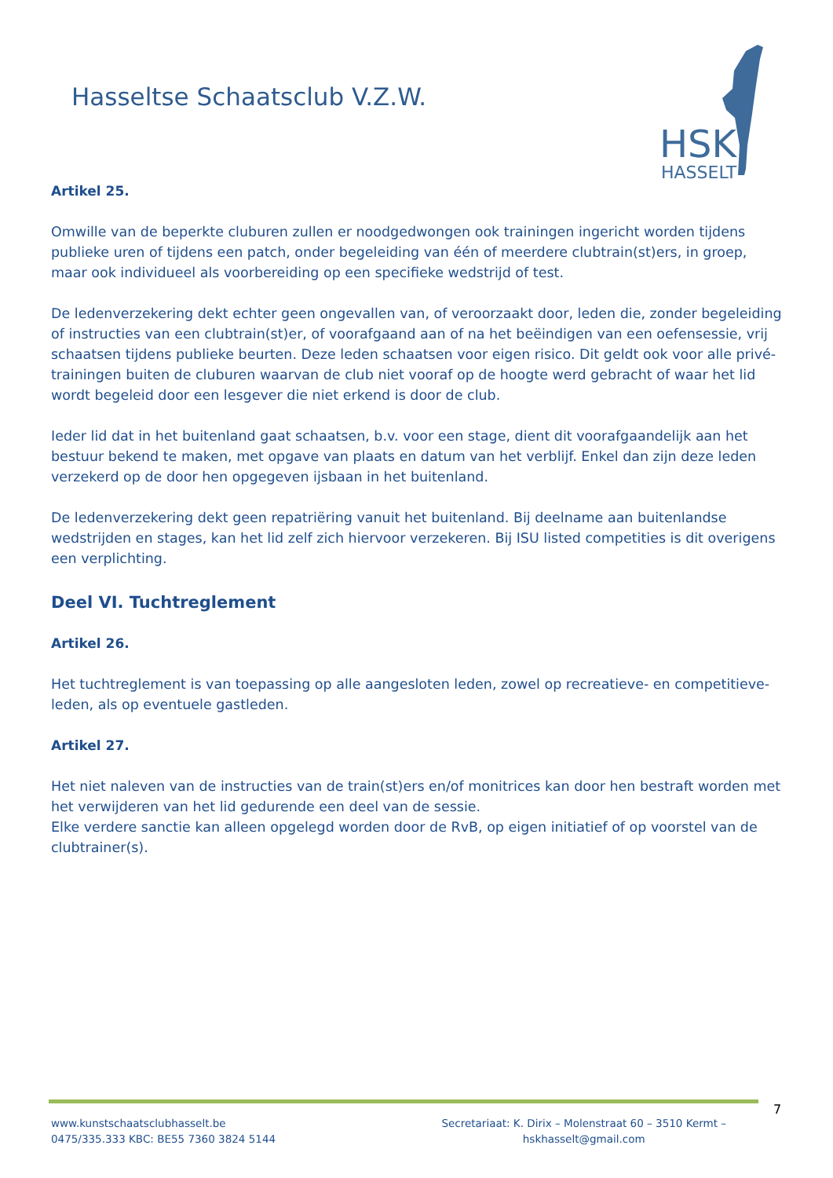Hasseltse Schaatsclub V.Z.W.
HSK
HASSELT
Artikel 25.
Omwille van de beperkte cluburen zullen er noodgedwongen ook trainingen ingericht worden tijdens publieke uren of tijdens een patch, onder begeleiding van één of meerdere clubtrain(st)ers, in groep, maar ook individueel als voorbereiding op een specifieke wedstrijd of test.
De ledenverzekering dekt echter geen ongevallen van, of veroorzaakt door, leden die, zonder begeleiding of instructies van een clubtrain(st)er, of voorafgaand aan of na het beëindigen van een oefensessie, vrij schaatsen tijdens publieke beurten. Deze leden schaatsen voor eigen risico. Dit geldt ook voor alle privé-trainingen buiten de cluburen waarvan de club niet vooraf op de hoogte werd gebracht of waar het lid wordt begeleid door een lesgever die niet erkend is door de club.
Ieder lid dat in het buitenland gaat schaatsen, b.v. voor een stage, dient dit voorafgaandelijk aan het bestuur bekend te maken, met opgave van plaats en datum van het verblijf. Enkel dan zijn deze leden verzekerd op de door hen opgegeven ijsbaan in het buitenland.
De ledenverzekering dekt geen repatriëring vanuit het buitenland. Bij deelname aan buitenlandse wedstrijden en stages, kan het lid zelf zich hiervoor verzekeren. Bij ISU listed competities is dit overigens een verplichting.
Deel VI. Tuchtreglement
Artikel 26.
Het tuchtreglement is van toepassing op alle aangesloten leden, zowel op recreatieve- en competitieve-leden, als op eventuele gastleden.
Artikel 27.
Het niet naleven van de instructies van de train(st)ers en/of monitrices kan door hen bestraft worden met het verwijderen van het lid gedurende een deel van de sessie.
Elke verdere sanctie kan alleen opgelegd worden door de RvB, op eigen initiatief of op voorstel van de clubtrainer(s).
7
www.kunstschaatsclubhasselt.be
0475/335.333 KBC: BE55 7360 3824 5144
Secretariaat: K. Dirix – Molenstraat 60 – 3510 Kermt –
hskhasselt@gmail.com